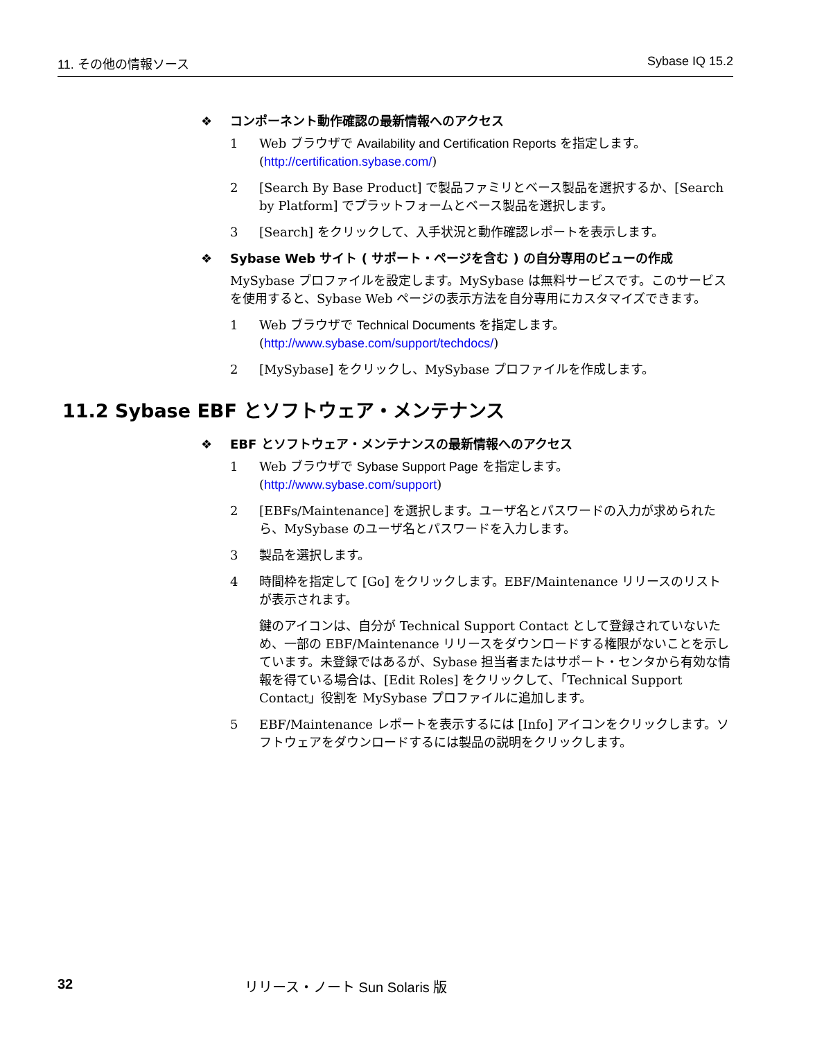11. その他の情報ソース Sybase IQ 15.2
❖ コンポーネント動作確認の最新情報へのアクセス
1 Web ブラウザで Availability and Certification Reports を指定します。
(http://certification.sybase.com/)
2 [Search By Base Product] で製品ファミリとベース製品を選択するか、[Search by Platform] でプラットフォームとベース製品を選択します。
3 [Search] をクリックして、入手状況と動作確認レポートを表示します。
❖ Sybase Web サイト ( サポート・ページを含む ) の自分専用のビューの作成
MySybase プロファイルを設定します。MySybase は無料サービスです。このサービスを使用すると、Sybase Web ページの表示方法を自分専用にカスタマイズできます。
1 Web ブラウザで Technical Documents を指定します。
(http://www.sybase.com/support/techdocs/)
2 [MySybase] をクリックし、MySybase プロファイルを作成します。
11.2 Sybase EBF とソフトウェア・メンテナンス
❖ EBF とソフトウェア・メンテナンスの最新情報へのアクセス
1 Web ブラウザで Sybase Support Page を指定します。
(http://www.sybase.com/support)
2 [EBFs/Maintenance] を選択します。ユーザ名とパスワードの入力が求められたら、MySybase のユーザ名とパスワードを入力します。
3 製品を選択します。
4 時間枠を指定して [Go] をクリックします。EBF/Maintenance リリースのリストが表示されます。
鍵のアイコンは、自分が Technical Support Contact として登録されていないため、一部の EBF/Maintenance リリースをダウンロードする権限がないことを示しています。未登録ではあるが、Sybase 担当者またはサポート・センタから有効な情報を得ている場合は、[Edit Roles] をクリックして、「Technical Support Contact」役割を MySybase プロファイルに追加します。
5 EBF/Maintenance レポートを表示するには [Info] アイコンをクリックします。ソフトウェアをダウンロードするには製品の説明をクリックします。
32 リリース・ノート Sun Solaris 版